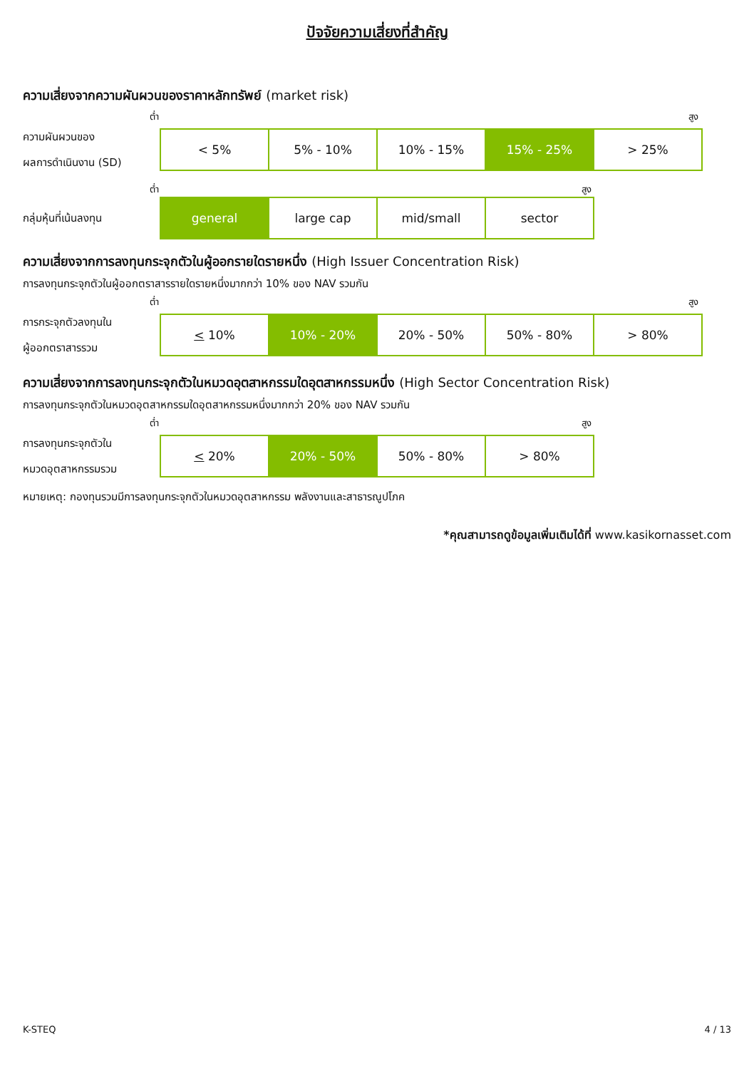ปัจจัยความเสี่ยงที่สำคัญ
ความเสี่ยงจากความผันผวนของราคาหลักทรัพย์ (market risk)
ต่ำ สูง
ความผันผวนของ
ผลการดำเนินงาน (SD)
| < 5% | 5% - 10% | 10% - 15% | 15% - 25% | > 25% |
ต่ำ สูง
กลุ่มหุ้นที่เน้นลงทุน
| general | large cap | mid/small | sector |
ความเสี่ยงจากการลงทุนกระจุกตัวในผู้ออกรายใดรายหนึ่ง (High Issuer Concentration Risk)
การลงทุนกระจุกตัวในผู้ออกตราสารรายใดรายหนึ่งมากกว่า 10% ของ NAV รวมกัน
ต่ำ สูง
การกระจุกตัวลงทุนใน
ผู้ออกตราสารรวม
| < 10% | 10% - 20% | 20% - 50% | 50% - 80% | > 80% |
ความเสี่ยงจากการลงทุนกระจุกตัวในหมวดอุตสาหกรรมใดอุตสาหกรรมหนึ่ง (High Sector Concentration Risk)
การลงทุนกระจุกตัวในหมวดอุตสาหกรรมใดอุตสาหกรรมหนึ่งมากกว่า 20% ของ NAV รวมกัน
ต่ำ สูง
การลงทุนกระจุกตัวใน
หมวดอุตสาหกรรมรวม
| < 20% | 20% - 50% | 50% - 80% | > 80% |
หมายเหตุ: กองทุนรวมมีการลงทุนกระจุกตัวในหมวดอุตสาหกรรม พลังงานและสาธารณูปโภค
*คุณสามารถดูข้อมูลเพิ่มเติมได้ที่ www.kasikornasset.com
K-STEQ 4 / 13